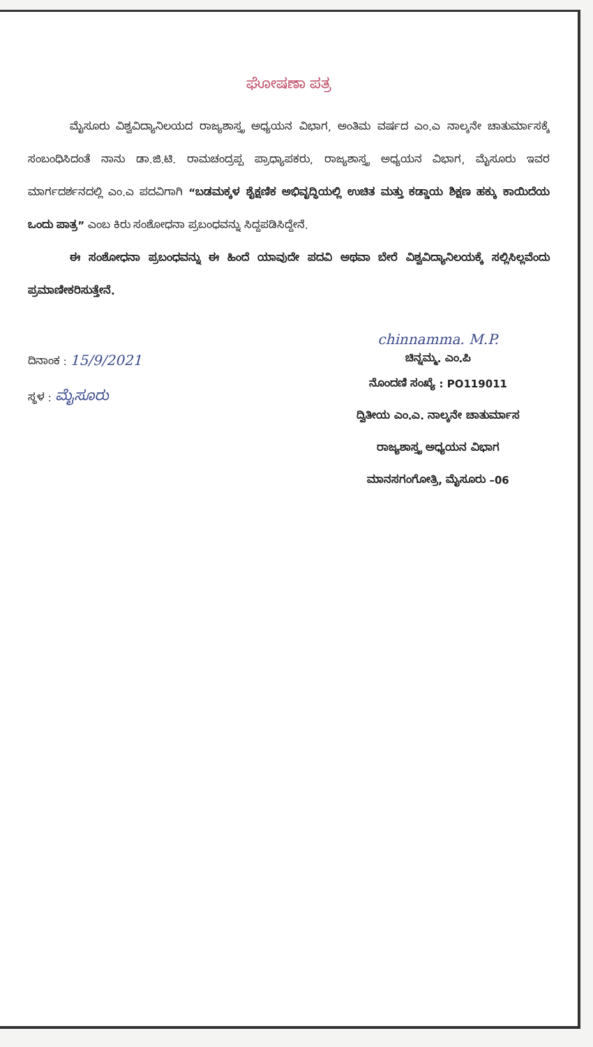ಘೋಷಣಾ ಪತ್ರ
ಮೈಸೂರು ವಿಶ್ವವಿದ್ಯಾನಿಲಯದ ರಾಜ್ಯಶಾಸ್ತ್ರ ಅಧ್ಯಯನ ವಿಭಾಗ, ಅಂತಿಮ ವರ್ಷದ ಎಂ.ಎ ನಾಲ್ಕನೇ ಚಾತುರ್ಮಾಸಕ್ಕೆ ಸಂಬಂಧಿಸಿದಂತೆ ನಾನು ಡಾ.ಜಿ.ಟಿ. ರಾಮಚಂದ್ರಪ್ಪ ಪ್ರಾಧ್ಯಾಪಕರು, ರಾಜ್ಯಶಾಸ್ತ್ರ ಅಧ್ಯಯನ ವಿಭಾಗ, ಮೈಸೂರು ಇವರ ಮಾರ್ಗದರ್ಶನದಲ್ಲಿ ಎಂ.ಎ ಪದವಿಗಾಗಿ “ಬಡಮಕ್ಕಳ ಶೈಕ್ಷಣಿಕ ಅಭಿವೃದ್ಧಿಯಲ್ಲಿ ಉಚಿತ ಮತ್ತು ಕಡ್ಡಾಯ ಶಿಕ್ಷಣ ಹಕ್ಕು ಕಾಯಿದೆಯ ಒಂದು ಪಾತ್ರ” ಎಂಬ ಕಿರು ಸಂಶೋಧನಾ ಪ್ರಬಂಧವನ್ನು ಸಿದ್ದಪಡಿಸಿದ್ದೇನೆ.
ಈ ಸಂಶೋಧನಾ ಪ್ರಬಂಧವನ್ನು ಈ ಹಿಂದೆ ಯಾವುದೇ ಪದವಿ ಅಥವಾ ಬೇರೆ ವಿಶ್ವವಿದ್ಯಾನಿಲಯಕ್ಕೆ ಸಲ್ಲಿಸಿಲ್ಲವೆಂದು ಪ್ರಮಾಣೀಕರಿಸುತ್ತೇನೆ.
ದಿನಾಂಕ : 15/9/2021
ಸ್ಥಳ : ಮೈಸೂರು
chinnamma. M.P.
ಚಿನ್ನಮ್ಮ. ಎಂ.ಪಿ
ನೊಂದಣಿ ಸಂಖ್ಯೆ : PO119011
ದ್ವಿತೀಯ ಎಂ.ಎ. ನಾಲ್ಕನೇ ಚಾತುರ್ಮಾಸ
ರಾಜ್ಯಶಾಸ್ತ್ರ ಅಧ್ಯಯನ ವಿಭಾಗ
ಮಾನಸಗಂಗೋತ್ರಿ, ಮೈಸೂರು –06